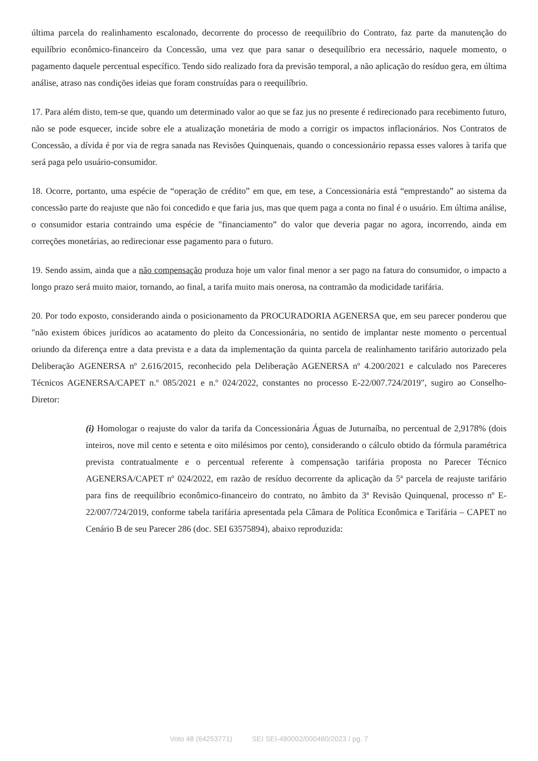última parcela do realinhamento escalonado, decorrente do processo de reequilíbrio do Contrato, faz parte da manutenção do equilíbrio econômico-financeiro da Concessão, uma vez que para sanar o desequilíbrio era necessário, naquele momento, o pagamento daquele percentual específico. Tendo sido realizado fora da previsão temporal, a não aplicação do resíduo gera, em última análise, atraso nas condições ideias que foram construídas para o reequilíbrio.
17. Para além disto, tem-se que, quando um determinado valor ao que se faz jus no presente é redirecionado para recebimento futuro, não se pode esquecer, incide sobre ele a atualização monetária de modo a corrigir os impactos inflacionários. Nos Contratos de Concessão, a dívida é por via de regra sanada nas Revisões Quinquenais, quando o concessionário repassa esses valores à tarifa que será paga pelo usuário-consumidor.
18. Ocorre, portanto, uma espécie de “operação de crédito” em que, em tese, a Concessionária está “emprestando” ao sistema da concessão parte do reajuste que não foi concedido e que faria jus, mas que quem paga a conta no final é o usuário. Em última análise, o consumidor estaria contraindo uma espécie de "financiamento” do valor que deveria pagar no agora, incorrendo, ainda em correções monetárias, ao redirecionar esse pagamento para o futuro.
19. Sendo assim, ainda que a não compensação produza hoje um valor final menor a ser pago na fatura do consumidor, o impacto a longo prazo será muito maior, tornando, ao final, a tarifa muito mais onerosa, na contramão da modicidade tarifária.
20. Por todo exposto, considerando ainda o posicionamento da PROCURADORIA AGENERSA que, em seu parecer ponderou que "não existem óbices jurídicos ao acatamento do pleito da Concessionária, no sentido de implantar neste momento o percentual oriundo da diferença entre a data prevista e a data da implementação da quinta parcela de realinhamento tarifário autorizado pela Deliberação AGENERSA nº 2.616/2015, reconhecido pela Deliberação AGENERSA nº 4.200/2021 e calculado nos Pareceres Técnicos AGENERSA/CAPET n.º 085/2021 e n.º 024/2022, constantes no processo E-22/007.724/2019", sugiro ao Conselho-Diretor:
(i) Homologar o reajuste do valor da tarifa da Concessionária Águas de Juturnaíba, no percentual de 2,9178% (dois inteiros, nove mil cento e setenta e oito milésimos por cento), considerando o cálculo obtido da fórmula paramétrica prevista contratualmente e o percentual referente à compensação tarifária proposta no Parecer Técnico AGENERSA/CAPET nº 024/2022, em razão de resíduo decorrente da aplicação da 5ª parcela de reajuste tarifário para fins de reequilíbrio econômico-financeiro do contrato, no âmbito da 3ª Revisão Quinquenal, processo nº E-22/007/724/2019, conforme tabela tarifária apresentada pela Câmara de Política Econômica e Tarifária – CAPET no Cenário B de seu Parecer 286 (doc. SEI 63575894), abaixo reproduzida:
Voto 48 (64253771) SEI SEI-480002/000480/2023 / pg. 7